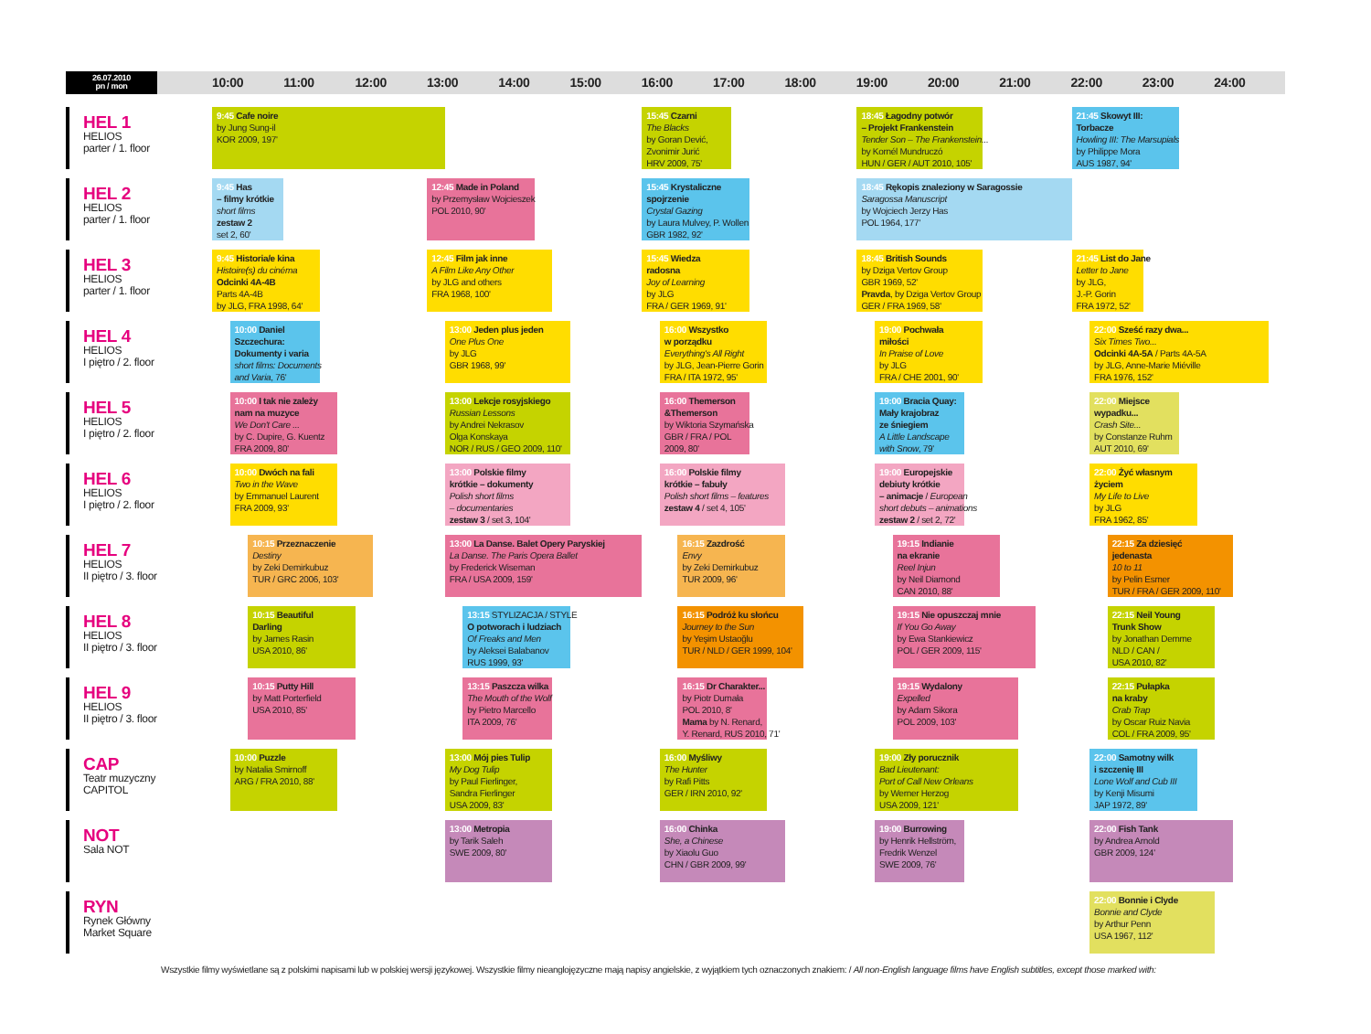26.07.2010
pn / mon
10:00 11:00 12:00 13:00 14:00 15:00 16:00 17:00 18:00 19:00 20:00 21:00 22:00 23:00 24:00
HEL 1
HELIOS
parter / 1. floor
9:45 Cafe noire
by Jung Sung-il
KOR 2009, 197'
15:45 Czarni
The Blacks
by Goran Dević,
Zvonimir Jurić
HRV 2009, 75'
18:45 Łagodny potwór
– Projekt Frankenstein
Tender Son – The Frankenstein...
by Kornél Mundruczó
HUN / GER / AUT 2010, 105'
21:45 Skowyt III:
Torbacze
Howling III: The Marsupials
by Philippe Mora
AUS 1987, 94'
HEL 2
HELIOS
parter / 1. floor
9:45 Has
– filmy krótkie
short films
zestaw 2
set 2, 60'
12:45 Made in Poland
by Przemysław Wojcieszek
POL 2010, 90'
15:45 Krystaliczne
spojrzenie
Crystal Gazing
by Laura Mulvey, P. Wollen
GBR 1982, 92'
18:45 Rękopis znaleziony w Saragossie
Saragossa Manuscript
by Wojciech Jerzy Has
POL 1964, 177'
HEL 3
HELIOS
parter / 1. floor
9:45 Historia/e kina
Histoire(s) du cinéma
Odcinki 4A-4B
Parts 4A-4B
by JLG, FRA 1998, 64'
12:45 Film jak inne
A Film Like Any Other
by JLG and others
FRA 1968, 100'
15:45 Wiedza
radosna
Joy of Learning
by JLG
FRA / GER 1969, 91'
18:45 British Sounds
by Dziga Vertov Group
GBR 1969, 52'
Pravda, by Dziga Vertov Group
GER / FRA 1969, 58'
21:45 List do Jane
Letter to Jane
by JLG,
J.-P. Gorin
FRA 1972, 52'
HEL 4
HELIOS
I piętro / 2. floor
10:00 Daniel
Szczechura:
Dokumenty i varia
short films: Documents
and Varia, 76'
13:00 Jeden plus jeden
One Plus One
by JLG
GBR 1968, 99'
16:00 Wszystko
w porządku
Everything's All Right
by JLG, Jean-Pierre Gorin
FRA / ITA 1972, 95'
19:00 Pochwała
miłości
In Praise of Love
by JLG
FRA / CHE 2001, 90'
22:00 Sześć razy dwa...
Six Times Two...
Odcinki 4A-5A / Parts 4A-5A
by JLG, Anne-Marie Miéville
FRA 1976, 152'
HEL 5
HELIOS
I piętro / 2. floor
10:00 I tak nie zależy
nam na muzyce
We Don't Care ...
by C. Dupire, G. Kuentz
FRA 2009, 80'
13:00 Lekcje rosyjskiego
Russian Lessons
by Andrei Nekrasov
Olga Konskaya
NOR / RUS / GEO 2009, 110'
16:00 Themerson
&Themerson
by Wiktoria Szymańska
GBR / FRA / POL
2009, 80'
19:00 Bracia Quay:
Mały krajobraz
ze śniegiem
A Little Landscape
with Snow, 79'
22:00 Miejsce
wypadku...
Crash Site...
by Constanze Ruhm
AUT 2010, 69'
HEL 6
HELIOS
I piętro / 2. floor
10:00 Dwóch na fali
Two in the Wave
by Emmanuel Laurent
FRA 2009, 93'
13:00 Polskie filmy
krótkie – dokumenty
Polish short films
– documentaries
zestaw 3 / set 3, 104'
16:00 Polskie filmy
krótkie – fabuły
Polish short films – features
zestaw 4 / set 4, 105'
19:00 Europejskie
debiuty krótkie
– animacje / European
short debuts – animations
zestaw 2 / set 2, 72'
22:00 Żyć własnym
życiem
My Life to Live
by JLG
FRA 1962, 85'
HEL 7
HELIOS
II piętro / 3. floor
10:15 Przeznaczenie
Destiny
by Zeki Demirkubuz
TUR / GRC 2006, 103'
13:00 La Danse. Balet Opery Paryskiej
La Danse. The Paris Opera Ballet
by Frederick Wiseman
FRA / USA 2009, 159'
16:15 Zazdrość
Envy
by Zeki Demirkubuz
TUR 2009, 96'
19:15 Indianie
na ekranie
Reel Injun
by Neil Diamond
CAN 2010, 88'
22:15 Za dziesięć
jedenasta
10 to 11
by Pelin Esmer
TUR / FRA / GER 2009, 110'
HEL 8
HELIOS
II piętro / 3. floor
10:15 Beautiful
Darling
by James Rasin
USA 2010, 86'
13:15 STYLIZACJA / STYLE
O potworach i ludziach
Of Freaks and Men
by Aleksei Balabanov
RUS 1999, 93'
16:15 Podróż ku słońcu
Journey to the Sun
by Yeşim Ustaoğlu
TUR / NLD / GER 1999, 104'
19:15 Nie opuszczaj mnie
If You Go Away
by Ewa Stankiewicz
POL / GER 2009, 115'
22:15 Neil Young
Trunk Show
by Jonathan Demme
NLD / CAN /
USA 2010, 82'
HEL 9
HELIOS
II piętro / 3. floor
10:15 Putty Hill
by Matt Porterfield
USA 2010, 85'
13:15 Paszcza wilka
The Mouth of the Wolf
by Pietro Marcello
ITA 2009, 76'
16:15 Dr Charakter...
by Piotr Dumała
POL 2010, 8'
Mama by N. Renard,
Y. Renard, RUS 2010, 71'
19:15 Wydalony
Expelled
by Adam Sikora
POL 2009, 103'
22:15 Pułapka
na kraby
Crab Trap
by Oscar Ruiz Navia
COL / FRA 2009, 95'
CAP
Teatr muzyczny
CAPITOL
10:00 Puzzle
by Natalia Smirnoff
ARG / FRA 2010, 88'
13:00 Mój pies Tulip
My Dog Tulip
by Paul Fierlinger,
Sandra Fierlinger
USA 2009, 83'
16:00 Myśliwy
The Hunter
by Rafi Pitts
GER / IRN 2010, 92'
19:00 Zły porucznik
Bad Lieutenant:
Port of Call New Orleans
by Werner Herzog
USA 2009, 121'
22:00 Samotny wilk
i szczenię III
Lone Wolf and Cub III
by Kenji Misumi
JAP 1972, 89'
NOT
Sala NOT
13:00 Metropia
by Tarik Saleh
SWE 2009, 80'
16:00 Chinka
She, a Chinese
by Xiaolu Guo
CHN / GBR 2009, 99'
19:00 Burrowing
by Henrik Hellström,
Fredrik Wenzel
SWE 2009, 76'
22:00 Fish Tank
by Andrea Arnold
GBR 2009, 124'
RYN
Rynek Główny
Market Square
22:00 Bonnie i Clyde
Bonnie and Clyde
by Arthur Penn
USA 1967, 112'
Wszystkie filmy wyświetlane są z polskimi napisami lub w polskiej wersji językowej. Wszystkie filmy nieanglojęzyczne mają napisy angielskie, z wyjątkiem tych oznaczonych znakiem: / All non-English language films have English subtitles, except those marked with: